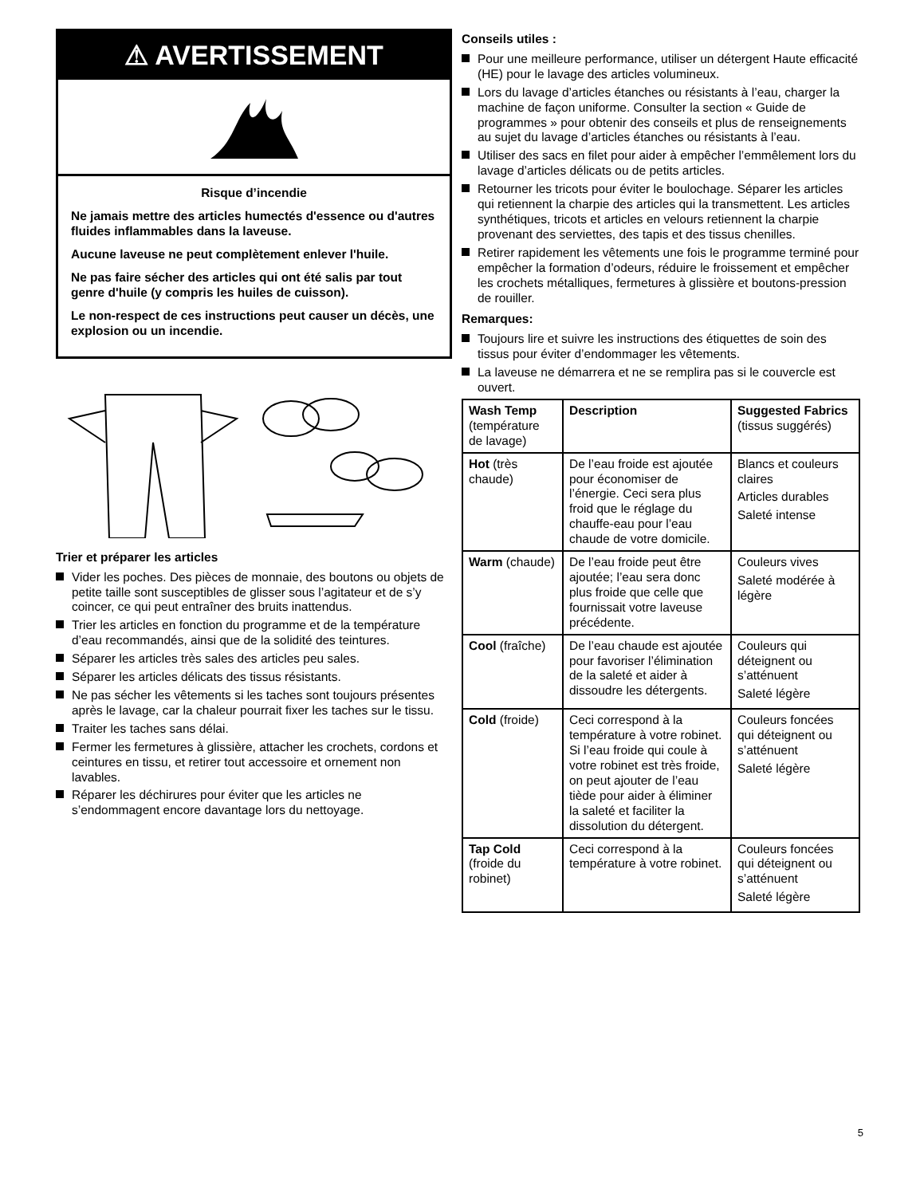⚠ AVERTISSEMENT
Risque d’incendie
Ne jamais mettre des articles humectés d'essence ou d'autres fluides inflammables dans la laveuse.
Aucune laveuse ne peut complètement enlever l'huile.
Ne pas faire sécher des articles qui ont été salis par tout genre d'huile (y compris les huiles de cuisson).
Le non-respect de ces instructions peut causer un décès, une explosion ou un incendie.
Trier et préparer les articles
Vider les poches. Des pièces de monnaie, des boutons ou objets de petite taille sont susceptibles de glisser sous l’agitateur et de s’y coincer, ce qui peut entraîner des bruits inattendus.
Trier les articles en fonction du programme et de la température d’eau recommandés, ainsi que de la solidité des teintures.
Séparer les articles très sales des articles peu sales.
Séparer les articles délicats des tissus résistants.
Ne pas sécher les vêtements si les taches sont toujours présentes après le lavage, car la chaleur pourrait fixer les taches sur le tissu.
Traiter les taches sans délai.
Fermer les fermetures à glissière, attacher les crochets, cordons et ceintures en tissu, et retirer tout accessoire et ornement non lavables.
Réparer les déchirures pour éviter que les articles ne s’endommagent encore davantage lors du nettoyage.
Conseils utiles :
Pour une meilleure performance, utiliser un détergent Haute efficacité (HE) pour le lavage des articles volumineux.
Lors du lavage d’articles étanches ou résistants à l’eau, charger la machine de façon uniforme. Consulter la section « Guide de programmes » pour obtenir des conseils et plus de renseignements au sujet du lavage d’articles étanches ou résistants à l’eau.
Utiliser des sacs en filet pour aider à empêcher l’emmêlement lors du lavage d’articles délicats ou de petits articles.
Retourner les tricots pour éviter le boulochage. Séparer les articles qui retiennent la charpie des articles qui la transmettent. Les articles synthétiques, tricots et articles en velours retiennent la charpie provenant des serviettes, des tapis et des tissus chenilles.
Retirer rapidement les vêtements une fois le programme terminé pour empêcher la formation d’odeurs, réduire le froissement et empêcher les crochets métalliques, fermetures à glissière et boutons-pression de rouiller.
Remarques:
Toujours lire et suivre les instructions des étiquettes de soin des tissus pour éviter d’endommager les vêtements.
La laveuse ne démarrera et ne se remplira pas si le couvercle est ouvert.
| Wash Temp (température de lavage) | Description | Suggested Fabrics (tissus suggérés) |
| Hot (très chaude) | De l’eau froide est ajoutée pour économiser de l’énergie. Ceci sera plus froid que le réglage du chauffe-eau pour l’eau chaude de votre domicile. | Blancs et couleurs claires Articles durables Saleté intense |
| Warm (chaude) | De l’eau froide peut être ajoutée; l’eau sera donc plus froide que celle que fournissait votre laveuse précédente. | Couleurs vives Saleté modérée à légère |
| Cool (fraîche) | De l’eau chaude est ajoutée pour favoriser l’élimination de la saleté et aider à dissoudre les détergents. | Couleurs qui déteignent ou s’atténuent Saleté légère |
| Cold (froide) | Ceci correspond à la température à votre robinet. Si l’eau froide qui coule à votre robinet est très froide, on peut ajouter de l’eau tiède pour aider à éliminer la saleté et faciliter la dissolution du détergent. | Couleurs foncées qui déteignent ou s’atténuent Saleté légère |
| Tap Cold (froide du robinet) | Ceci correspond à la température à votre robinet. | Couleurs foncées qui déteignent ou s’atténuent Saleté légère |
5